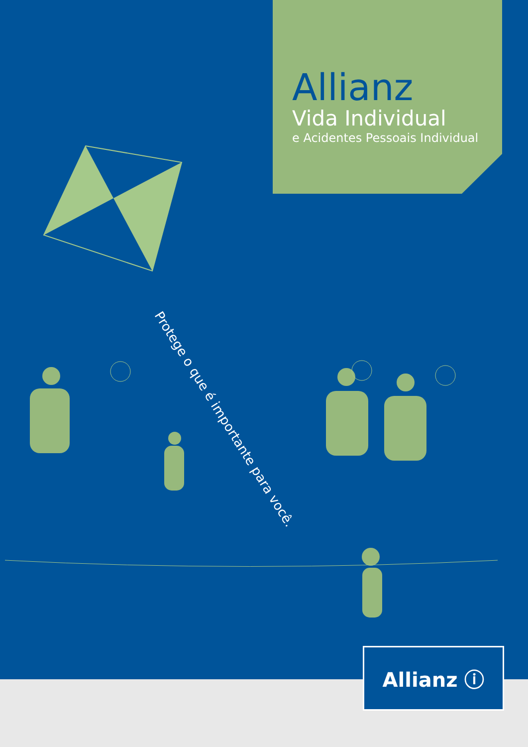Allianz
Vida Individual
e Acidentes Pessoais Individual
Protege o que é importante para você.
Allianz ⓘ